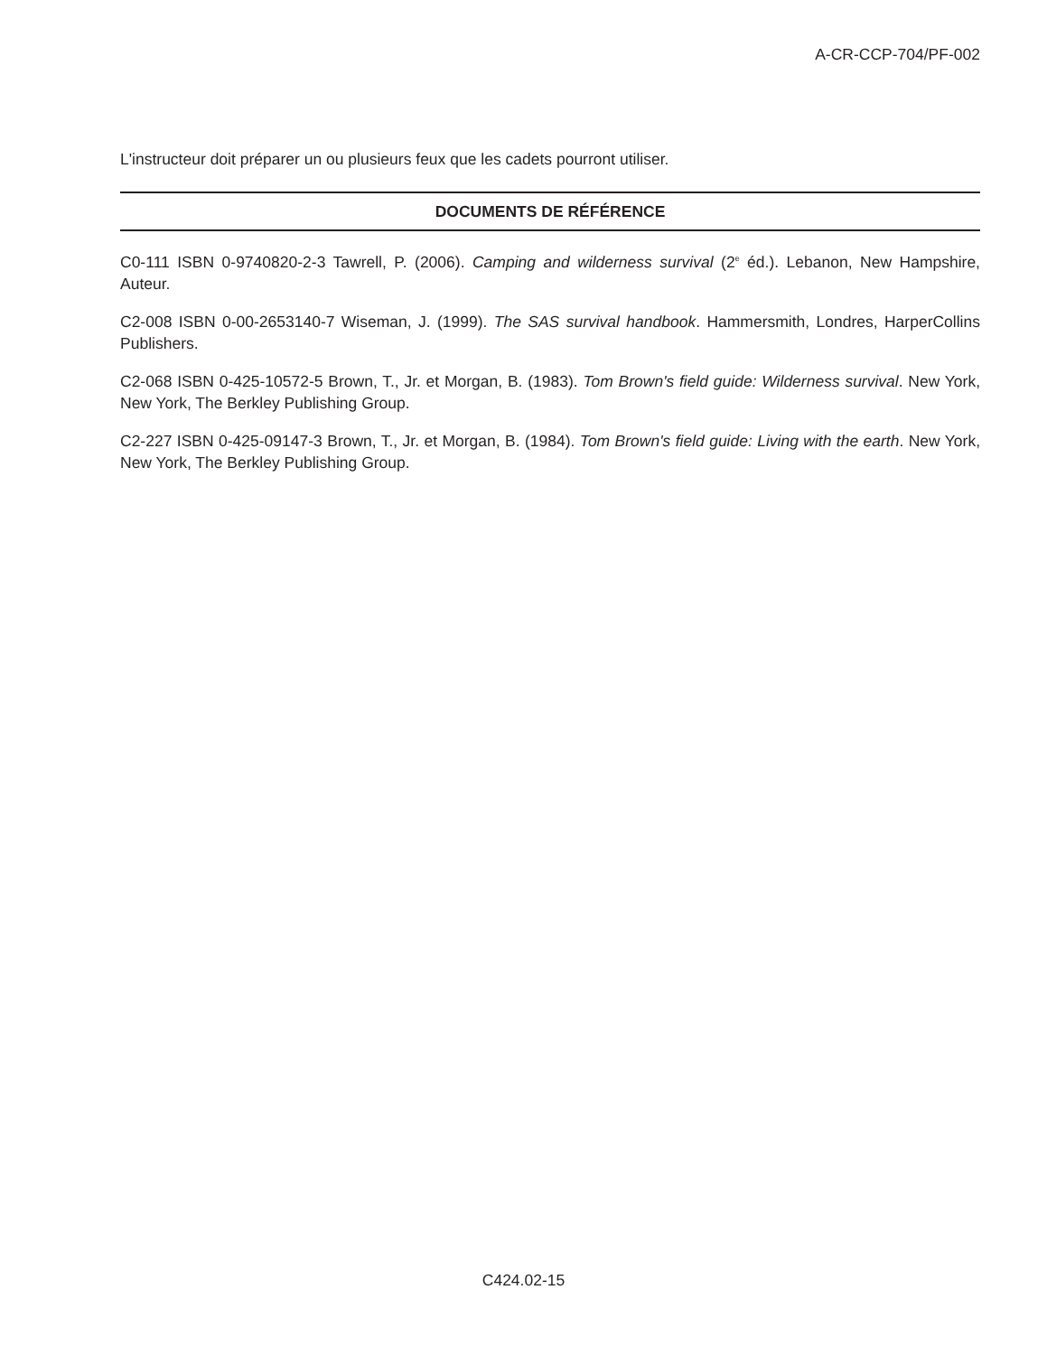A-CR-CCP-704/PF-002
L'instructeur doit préparer un ou plusieurs feux que les cadets pourront utiliser.
DOCUMENTS DE RÉFÉRENCE
C0-111 ISBN 0-9740820-2-3 Tawrell, P. (2006). Camping and wilderness survival (2<sup>e</sup> éd.). Lebanon, New Hampshire, Auteur.
C2-008 ISBN 0-00-2653140-7 Wiseman, J. (1999). The SAS survival handbook. Hammersmith, Londres, HarperCollins Publishers.
C2-068 ISBN 0-425-10572-5 Brown, T., Jr. et Morgan, B. (1983). Tom Brown's field guide: Wilderness survival. New York, New York, The Berkley Publishing Group.
C2-227 ISBN 0-425-09147-3 Brown, T., Jr. et Morgan, B. (1984). Tom Brown's field guide: Living with the earth. New York, New York, The Berkley Publishing Group.
C424.02-15